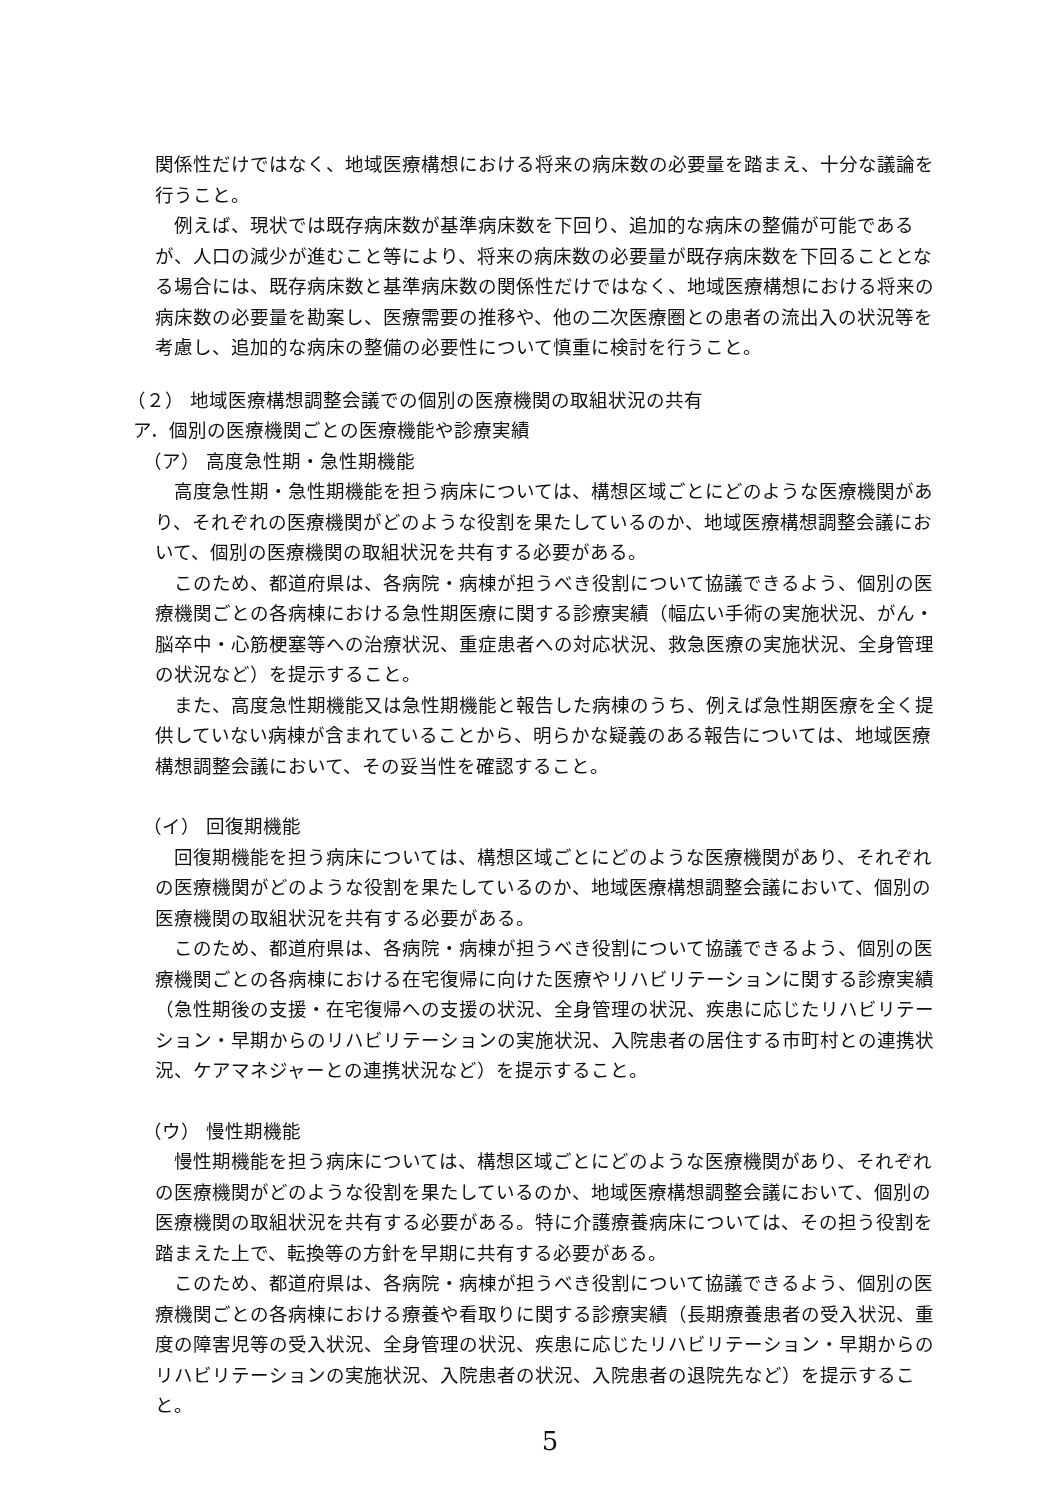関係性だけではなく、地域医療構想における将来の病床数の必要量を踏まえ、十分な議論を行うこと。
例えば、現状では既存病床数が基準病床数を下回り、追加的な病床の整備が可能であるが、人口の減少が進むこと等により、将来の病床数の必要量が既存病床数を下回ることとなる場合には、既存病床数と基準病床数の関係性だけではなく、地域医療構想における将来の病床数の必要量を勘案し、医療需要の推移や、他の二次医療圏との患者の流出入の状況等を考慮し、追加的な病床の整備の必要性について慎重に検討を行うこと。
（２） 地域医療構想調整会議での個別の医療機関の取組状況の共有
ア．個別の医療機関ごとの医療機能や診療実績
（ア） 高度急性期・急性期機能
高度急性期・急性期機能を担う病床については、構想区域ごとにどのような医療機関があり、それぞれの医療機関がどのような役割を果たしているのか、地域医療構想調整会議において、個別の医療機関の取組状況を共有する必要がある。
このため、都道府県は、各病院・病棟が担うべき役割について協議できるよう、個別の医療機関ごとの各病棟における急性期医療に関する診療実績（幅広い手術の実施状況、がん・脳卒中・心筋梗塞等への治療状況、重症患者への対応状況、救急医療の実施状況、全身管理の状況など）を提示すること。
また、高度急性期機能又は急性期機能と報告した病棟のうち、例えば急性期医療を全く提供していない病棟が含まれていることから、明らかな疑義のある報告については、地域医療構想調整会議において、その妥当性を確認すること。
（イ） 回復期機能
回復期機能を担う病床については、構想区域ごとにどのような医療機関があり、それぞれの医療機関がどのような役割を果たしているのか、地域医療構想調整会議において、個別の医療機関の取組状況を共有する必要がある。
このため、都道府県は、各病院・病棟が担うべき役割について協議できるよう、個別の医療機関ごとの各病棟における在宅復帰に向けた医療やリハビリテーションに関する診療実績（急性期後の支援・在宅復帰への支援の状況、全身管理の状況、疾患に応じたリハビリテーション・早期からのリハビリテーションの実施状況、入院患者の居住する市町村との連携状況、ケアマネジャーとの連携状況など）を提示すること。
（ウ） 慢性期機能
慢性期機能を担う病床については、構想区域ごとにどのような医療機関があり、それぞれの医療機関がどのような役割を果たしているのか、地域医療構想調整会議において、個別の医療機関の取組状況を共有する必要がある。特に介護療養病床については、その担う役割を踏まえた上で、転換等の方針を早期に共有する必要がある。
このため、都道府県は、各病院・病棟が担うべき役割について協議できるよう、個別の医療機関ごとの各病棟における療養や看取りに関する診療実績（長期療養患者の受入状況、重度の障害児等の受入状況、全身管理の状況、疾患に応じたリハビリテーション・早期からのリハビリテーションの実施状況、入院患者の状況、入院患者の退院先など）を提示すること。
5